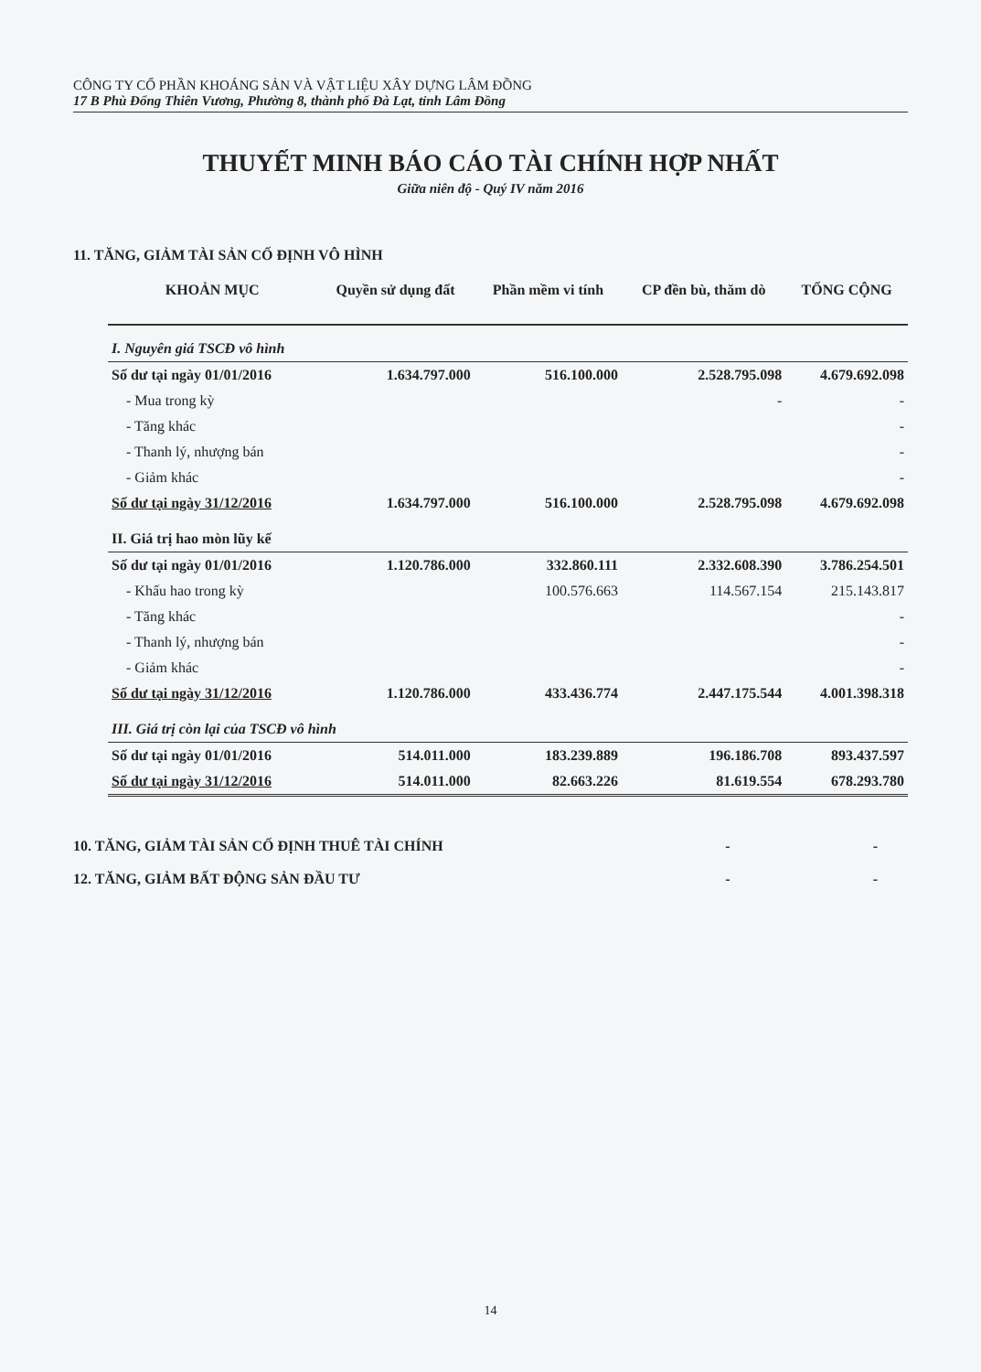CÔNG TY CỔ PHẦN KHOÁNG SẢN VÀ VẬT LIỆU XÂY DỰNG LÂM ĐỒNG
17 B Phù Đổng Thiên Vương, Phường 8, thành phố Đà Lạt, tỉnh Lâm Đồng
THUYẾT MINH BÁO CÁO TÀI CHÍNH HỢP NHẤT
Giữa niên độ - Quý IV năm 2016
11. TĂNG, GIẢM TÀI SẢN CỐ ĐỊNH VÔ HÌNH
| KHOẢN MỤC | Quyền sử dụng đất | Phần mềm vi tính | CP đền bù, thăm dò | TỔNG CỘNG |
| --- | --- | --- | --- | --- |
| I. Nguyên giá TSCĐ vô hình | | | | |
| Số dư tại ngày 01/01/2016 | 1.634.797.000 | 516.100.000 | 2.528.795.098 | 4.679.692.098 |
| - Mua trong kỳ | | | - | - |
| - Tăng khác | | | | - |
| - Thanh lý, nhượng bán | | | | - |
| - Giảm khác | | | | - |
| Số dư tại ngày 31/12/2016 | 1.634.797.000 | 516.100.000 | 2.528.795.098 | 4.679.692.098 |
| II. Giá trị hao mòn lũy kế | | | | |
| Số dư tại ngày 01/01/2016 | 1.120.786.000 | 332.860.111 | 2.332.608.390 | 3.786.254.501 |
| - Khấu hao trong kỳ | | 100.576.663 | 114.567.154 | 215.143.817 |
| - Tăng khác | | | | - |
| - Thanh lý, nhượng bán | | | | - |
| - Giảm khác | | | | - |
| Số dư tại ngày 31/12/2016 | 1.120.786.000 | 433.436.774 | 2.447.175.544 | 4.001.398.318 |
| III. Giá trị còn lại của TSCĐ vô hình | | | | |
| Số dư tại ngày 01/01/2016 | 514.011.000 | 183.239.889 | 196.186.708 | 893.437.597 |
| Số dư tại ngày 31/12/2016 | 514.011.000 | 82.663.226 | 81.619.554 | 678.293.780 |
10. TĂNG, GIẢM TÀI SẢN CỐ ĐỊNH THUÊ TÀI CHÍNH - -
12. TĂNG, GIẢM BẤT ĐỘNG SẢN ĐẦU TƯ - -
14